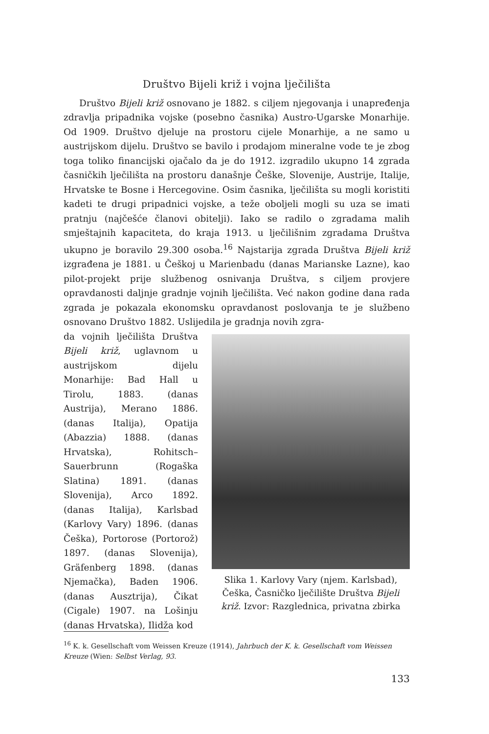Društvo Bijeli križ i vojna lječilišta
Društvo Bijeli križ osnovano je 1882. s ciljem njegovanja i unapređenja zdravlja pripadnika vojske (posebno časnika) Austro-Ugarske Monarhije. Od 1909. Društvo djeluje na prostoru cijele Monarhije, a ne samo u austrijskom dijelu. Društvo se bavilo i prodajom mineralne vode te je zbog toga toliko financijski ojačalo da je do 1912. izgradilo ukupno 14 zgrada časničkih lječilišta na prostoru današnje Češke, Slovenije, Austrije, Italije, Hrvatske te Bosne i Hercegovine. Osim časnika, lječilišta su mogli koristiti kadeti te drugi pripadnici vojske, a teže oboljeli mogli su uza se imati pratnju (najčešće članovi obitelji). Iako se radilo o zgradama malih smještajnih kapaciteta, do kraja 1913. u lječilišnim zgradama Društva ukupno je boravilo 29.300 osoba.<sup>16</sup> Najstarija zgrada Društva Bijeli križ izgrađena je 1881. u Češkoj u Marienbadu (danas Marianske Lazne), kao pilot-projekt prije službenog osnivanja Društva, s ciljem provjere opravdanosti daljnje gradnje vojnih lječilišta. Već nakon godine dana rada zgrada je pokazala ekonomsku opravdanost poslovanja te je službeno osnovano Društvo 1882. Uslijedila je gradnja novih zgra-
da vojnih lječilišta Društva Bijeli križ, uglavnom u austrijskom dijelu Monarhije: Bad Hall u Tirolu, 1883. (danas Austrija), Merano 1886. (danas Italija), Opatija (Abazzia) 1888. (danas Hrvatska), Rohitsch–Sauerbrunn (Rogaška Slatina) 1891. (danas Slovenija), Arco 1892. (danas Italija), Karlsbad (Karlovy Vary) 1896. (danas Češka), Portorose (Portorož) 1897. (danas Slovenija), Gräfenberg 1898. (danas Njemačka), Baden 1906. (danas Ausztrija), Čikat (Cigale) 1907. na Lošinju (danas Hrvatska), Ilidža kod
Slika 1. Karlovy Vary (njem. Karlsbad), Češka, Časničko lječilište Društva Bijeli križ. Izvor: Razglednica, privatna zbirka
<sup>16</sup> K. k. Gesellschaft vom Weissen Kreuze (1914), Jahrbuch der K. k. Gesellschaft vom Weissen Kreuze (Wien: Selbst Verlag, 93.
133